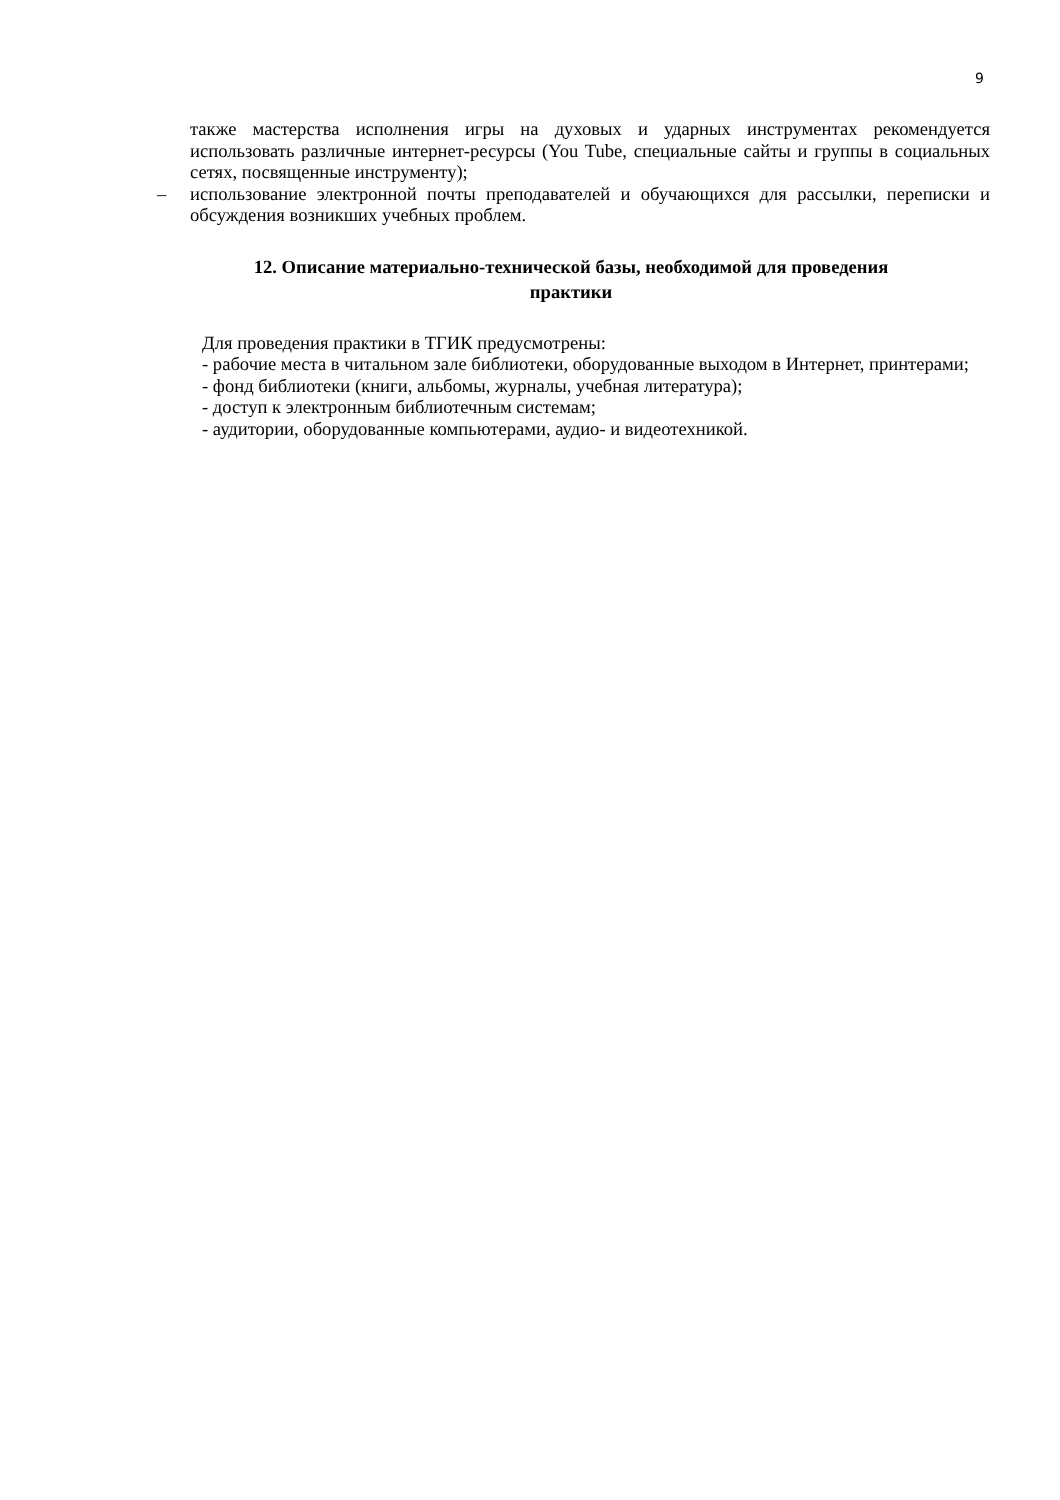9
также мастерства исполнения игры на духовых и ударных инструментах рекомендуется использовать различные интернет-ресурсы (You Tube, специальные сайты и группы в социальных сетях, посвященные инструменту);
– использование электронной почты преподавателей и обучающихся для рассылки, переписки и обсуждения возникших учебных проблем.
12. Описание материально-технической базы, необходимой для проведения практики
Для проведения практики в ТГИК предусмотрены:
- рабочие места в читальном зале библиотеки, оборудованные выходом в Интернет, принтерами;
- фонд библиотеки (книги, альбомы, журналы, учебная литература);
- доступ к электронным библиотечным системам;
- аудитории, оборудованные компьютерами, аудио- и видеотехникой.